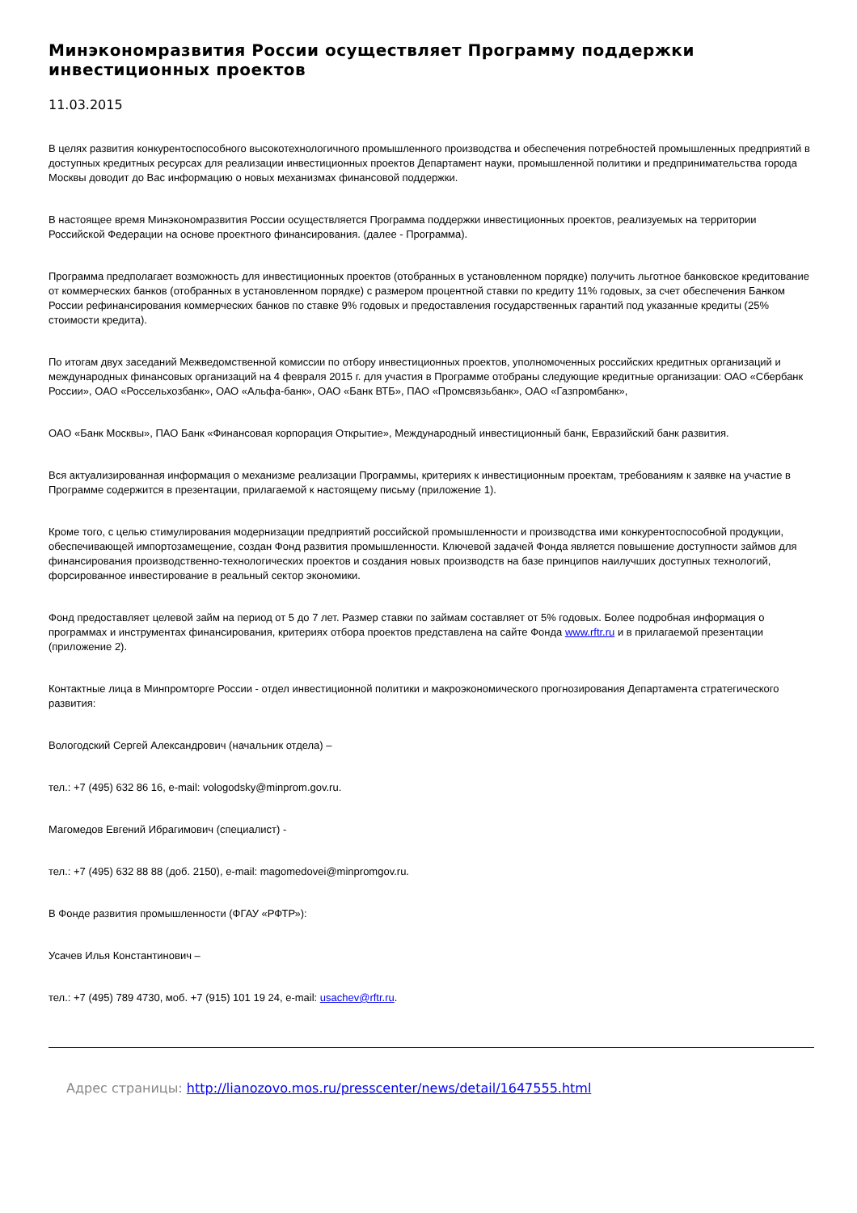Минэкономразвития России осуществляет Программу поддержки инвестиционных проектов
11.03.2015
В целях развития конкурентоспособного высокотехнологичного промышленного производства и обеспечения потребностей промышленных предприятий в доступных кредитных ресурсах для реализации инвестиционных проектов Департамент науки, промышленной политики и предпринимательства города Москвы доводит до Вас информацию о новых механизмах финансовой поддержки.
В настоящее время Минэкономразвития России осуществляется Программа поддержки инвестиционных проектов, реализуемых на территории Российской Федерации на основе проектного финансирования. (далее - Программа).
Программа предполагает возможность для инвестиционных проектов (отобранных в установленном порядке) получить льготное банковское кредитование от коммерческих банков (отобранных в установленном порядке) с размером процентной ставки по кредиту 11% годовых, за счет обеспечения Банком России рефинансирования коммерческих банков по ставке 9% годовых и предоставления государственных гарантий под указанные кредиты (25% стоимости кредита).
По итогам двух заседаний Межведомственной комиссии по отбору инвестиционных проектов, уполномоченных российских кредитных организаций и международных финансовых организаций на 4 февраля 2015 г. для участия в Программе отобраны следующие кредитные организации: ОАО «Сбербанк России», ОАО «Россельхозбанк», ОАО «Альфа-банк», ОАО «Банк ВТБ», ПАО «Промсвязьбанк», ОАО «Газпромбанк»,
ОАО «Банк Москвы», ПАО Банк «Финансовая корпорация Открытие», Международный инвестиционный банк, Евразийский банк развития.
Вся актуализированная информация о механизме реализации Программы, критериях к инвестиционным проектам, требованиям к заявке на участие в Программе содержится в презентации, прилагаемой к настоящему письму (приложение 1).
Кроме того, с целью стимулирования модернизации предприятий российской промышленности и производства ими конкурентоспособной продукции, обеспечивающей импортозамещение, создан Фонд развития промышленности. Ключевой задачей Фонда является повышение доступности займов для финансирования производственно-технологических проектов и создания новых производств на базе принципов наилучших доступных технологий, форсированное инвестирование в реальный сектор экономики.
Фонд предоставляет целевой займ на период от 5 до 7 лет. Размер ставки по займам составляет от 5% годовых. Более подробная информация о программах и инструментах финансирования, критериях отбора проектов представлена на сайте Фонда www.rftr.ru и в прилагаемой презентации (приложение 2).
Контактные лица в Минпромторге России - отдел инвестиционной политики и макроэкономического прогнозирования Департамента стратегического развития:
Вологодский Сергей Александрович (начальник отдела) –
тел.: +7 (495) 632 86 16, e-mail: vologodsky@minprom.gov.ru.
Магомедов Евгений Ибрагимович (специалист) -
тел.: +7 (495) 632 88 88 (доб. 2150), e-mail: magomedovei@minpromgov.ru.
В Фонде развития промышленности (ФГАУ «РФТР»):
Усачев Илья Константинович –
тел.: +7 (495) 789 4730, моб. +7 (915) 101 19 24, e-mail: usachev@rftr.ru.
Адрес страницы: http://lianozovo.mos.ru/presscenter/news/detail/1647555.html